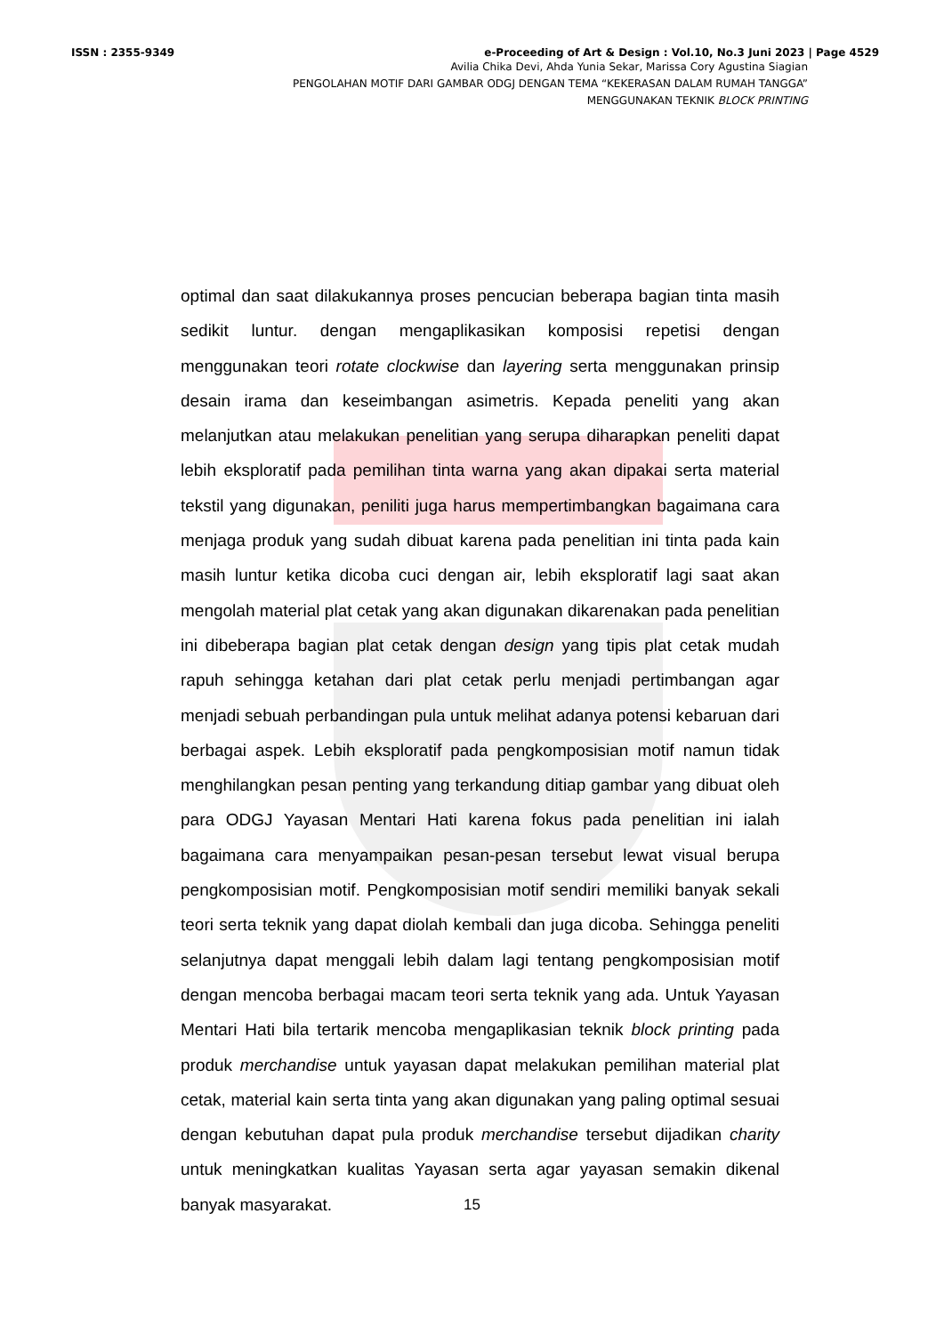ISSN : 2355-9349 e-Proceeding of Art & Design : Vol.10, No.3 Juni 2023 | Page 4529
Avilia Chika Devi, Ahda Yunia Sekar, Marissa Cory Agustina Siagian
PENGOLAHAN MOTIF DARI GAMBAR ODGJ DENGAN TEMA “KEKERASAN DALAM RUMAH TANGGA”
MENGGUNAKAN TEKNIK BLOCK PRINTING
optimal dan saat dilakukannya proses pencucian beberapa bagian tinta masih sedikit luntur. dengan mengaplikasikan komposisi repetisi dengan menggunakan teori rotate clockwise dan layering serta menggunakan prinsip desain irama dan keseimbangan asimetris. Kepada peneliti yang akan melanjutkan atau melakukan penelitian yang serupa diharapkan peneliti dapat lebih eksploratif pada pemilihan tinta warna yang akan dipakai serta material tekstil yang digunakan, peniliti juga harus mempertimbangkan bagaimana cara menjaga produk yang sudah dibuat karena pada penelitian ini tinta pada kain masih luntur ketika dicoba cuci dengan air, lebih eksploratif lagi saat akan mengolah material plat cetak yang akan digunakan dikarenakan pada penelitian ini dibeberapa bagian plat cetak dengan design yang tipis plat cetak mudah rapuh sehingga ketahan dari plat cetak perlu menjadi pertimbangan agar menjadi sebuah perbandingan pula untuk melihat adanya potensi kebaruan dari berbagai aspek. Lebih eksploratif pada pengkomposisian motif namun tidak menghilangkan pesan penting yang terkandung ditiap gambar yang dibuat oleh para ODGJ Yayasan Mentari Hati karena fokus pada penelitian ini ialah bagaimana cara menyampaikan pesan-pesan tersebut lewat visual berupa pengkomposisian motif. Pengkomposisian motif sendiri memiliki banyak sekali teori serta teknik yang dapat diolah kembali dan juga dicoba. Sehingga peneliti selanjutnya dapat menggali lebih dalam lagi tentang pengkomposisian motif dengan mencoba berbagai macam teori serta teknik yang ada. Untuk Yayasan Mentari Hati bila tertarik mencoba mengaplikasian teknik block printing pada produk merchandise untuk yayasan dapat melakukan pemilihan material plat cetak, material kain serta tinta yang akan digunakan yang paling optimal sesuai dengan kebutuhan dapat pula produk merchandise tersebut dijadikan charity untuk meningkatkan kualitas Yayasan serta agar yayasan semakin dikenal banyak masyarakat.
15